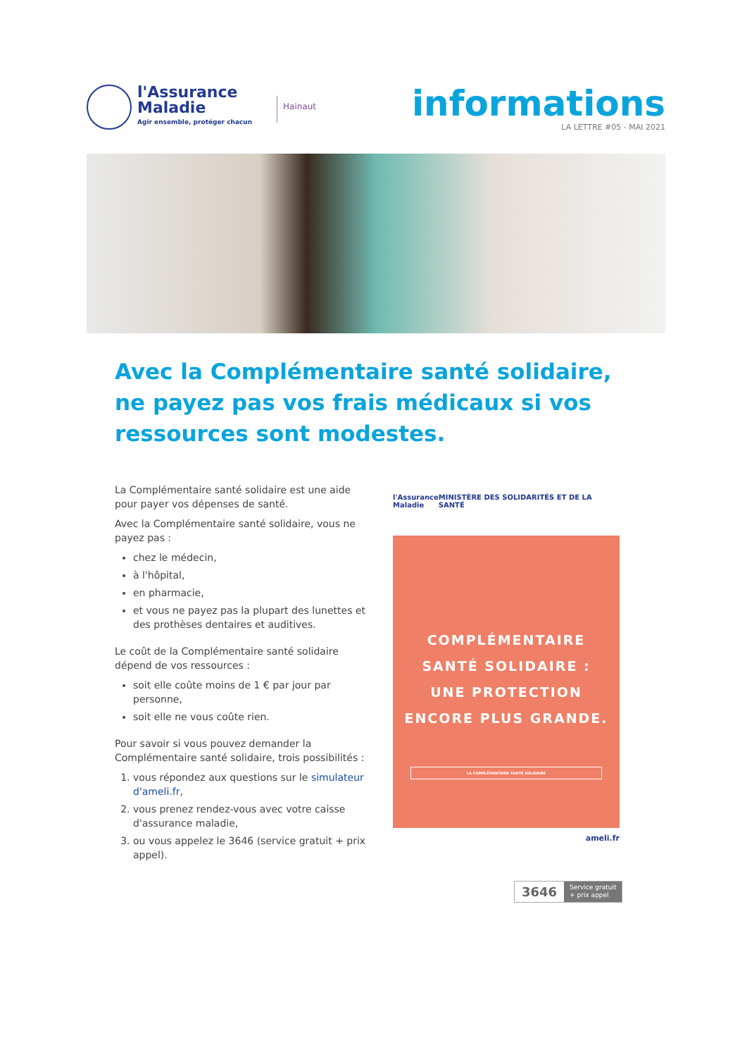l'Assurance
Maladie
Agir ensemble, protéger chacun
Hainaut
informations
LA LETTRE #05 - MAI 2021
Avec la Complémentaire santé solidaire, ne payez pas vos frais médicaux si vos ressources sont modestes.
La Complémentaire santé solidaire est une aide pour payer vos dépenses de santé.
Avec la Complémentaire santé solidaire, vous ne payez pas :
chez le médecin,
à l'hôpital,
en pharmacie,
et vous ne payez pas la plupart des lunettes et des prothèses dentaires et auditives.
Le coût de la Complémentaire santé solidaire dépend de vos ressources :
soit elle coûte moins de 1 € par jour par personne,
soit elle ne vous coûte rien.
Pour savoir si vous pouvez demander la Complémentaire santé solidaire, trois possibilités :
1. vous répondez aux questions sur le simulateur d'ameli.fr,
2. vous prenez rendez-vous avec votre caisse d'assurance maladie,
3. ou vous appelez le 3646 (service gratuit + prix appel).
l'Assurance
Maladie MINISTÈRE DES SOLIDARITÉS ET DE LA SANTÉ
COMPLÉMENTAIRE
SANTÉ SOLIDAIRE :
UNE PROTECTION
ENCORE PLUS GRANDE.
LA COMPLÉMENTAIRE SANTÉ SOLIDAIRE
ameli.fr
3646 Service gratuit
+ prix appel